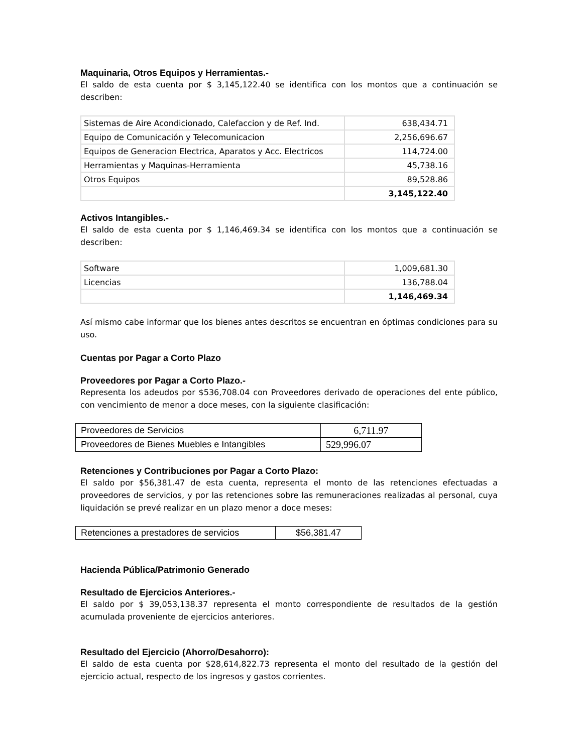Maquinaria, Otros Equipos y Herramientas.-
El saldo de esta cuenta por $ 3,145,122.40 se identifica con los montos que a continuación se describen:
| Sistemas de Aire Acondicionado, Calefaccion y de Ref. Ind. | 638,434.71 |
| Equipo de Comunicación y Telecomunicacion | 2,256,696.67 |
| Equipos de Generacion Electrica, Aparatos y Acc. Electricos | 114,724.00 |
| Herramientas y Maquinas-Herramienta | 45,738.16 |
| Otros Equipos | 89,528.86 |
| | 3,145,122.40 |
Activos Intangibles.-
El saldo de esta cuenta por $ 1,146,469.34 se identifica con los montos que a continuación se describen:
| Software | 1,009,681.30 |
| Licencias | 136,788.04 |
| | 1,146,469.34 |
Así mismo cabe informar que los bienes antes descritos se encuentran en óptimas condiciones para su uso.
Cuentas por Pagar a Corto Plazo
Proveedores por Pagar a Corto Plazo.-
Representa los adeudos por $536,708.04 con Proveedores derivado de operaciones del ente público, con vencimiento de menor a doce meses, con la siguiente clasificación:
| Proveedores de Servicios | 6,711.97 |
| Proveedores de Bienes Muebles e Intangibles | 529,996.07 |
Retenciones y Contribuciones por Pagar a Corto Plazo:
El saldo por $56,381.47 de esta cuenta, representa el monto de las retenciones efectuadas a proveedores de servicios, y por las retenciones sobre las remuneraciones realizadas al personal, cuya liquidación se prevé realizar en un plazo menor a doce meses:
| Retenciones a prestadores de servicios | $56,381.47 |
Hacienda Pública/Patrimonio Generado
Resultado de Ejercicios Anteriores.-
El saldo por $ 39,053,138.37 representa el monto correspondiente de resultados de la gestión acumulada proveniente de ejercicios anteriores.
Resultado del Ejercicio (Ahorro/Desahorro):
El saldo de esta cuenta por $28,614,822.73 representa el monto del resultado de la gestión del ejercicio actual, respecto de los ingresos y gastos corrientes.